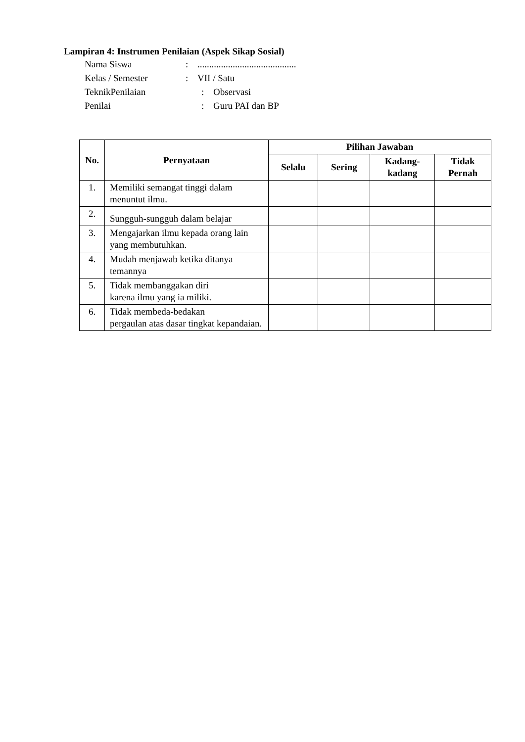Lampiran 4: Instrumen Penilaian (Aspek Sikap Sosial)
Nama Siswa:..........................................
Kelas / Semester: VII / Satu
TeknikPenilaian: Observasi
Penilai: Guru PAI dan BP
| No. | Pernyataan | Pilihan Jawaban | | | |
| --- | --- | --- | --- | --- | --- |
| | | Selalu | Sering | Kadang- kadang | Tidak Pernah |
| 1. | Memiliki semangat tinggi dalam menuntut ilmu. | | | | |
| 2. | Sungguh-sungguh dalam belajar | | | | |
| 3. | Mengajarkan ilmu kepada orang lain yang membutuhkan. | | | | |
| 4. | Mudah menjawab ketika ditanya temannya | | | | |
| 5. | Tidak membanggakan diri karena ilmu yang ia miliki. | | | | |
| 6. | Tidak membeda-bedakan pergaulan atas dasar tingkat kepandaian. | | | | |